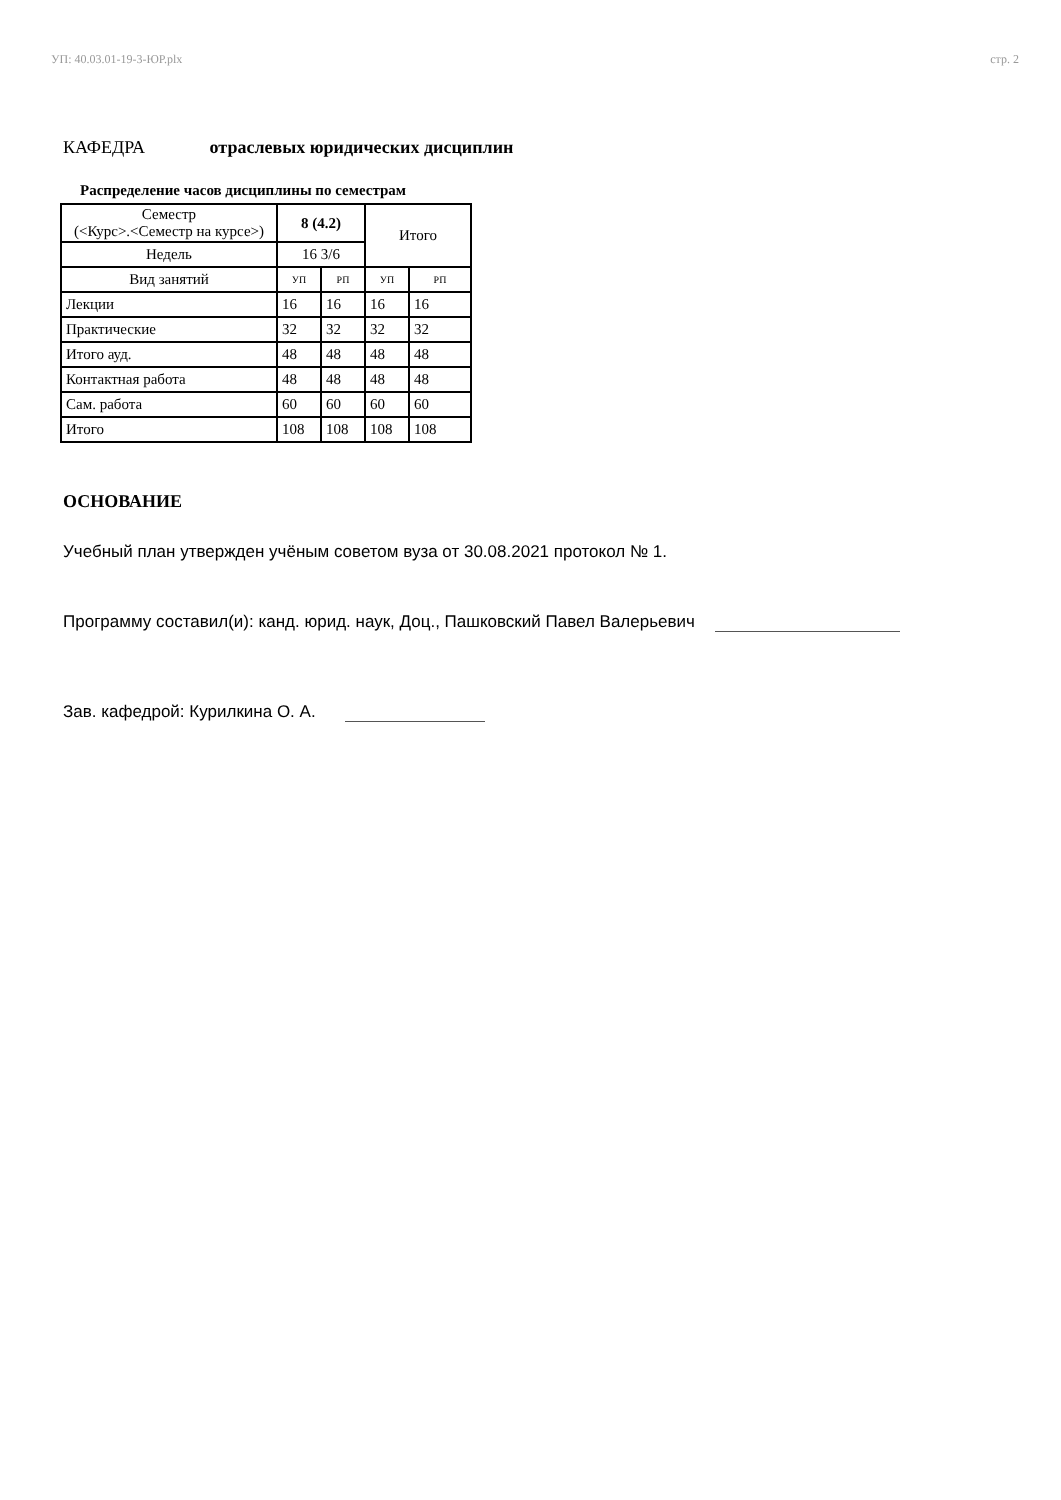УП: 40.03.01-19-3-ЮР.plx стр. 2
КАФЕДРА отраслевых юридических дисциплин
Распределение часов дисциплины по семестрам
| Семестр (<Курс>.<Семестр на курсе>) | 8 (4.2) | | Итого | |
| Недель | 16 3/6 | | | |
| Вид занятий | УП | РП | УП | РП |
| Лекции | 16 | 16 | 16 | 16 |
| Практические | 32 | 32 | 32 | 32 |
| Итого ауд. | 48 | 48 | 48 | 48 |
| Контактная работа | 48 | 48 | 48 | 48 |
| Сам. работа | 60 | 60 | 60 | 60 |
| Итого | 108 | 108 | 108 | 108 |
ОСНОВАНИЕ
Учебный план утвержден учёным советом вуза от 30.08.2021 протокол № 1.
Программу составил(и): канд. юрид. наук, Доц., Пашковский Павел Валерьевич
Зав. кафедрой: Курилкина О. А.